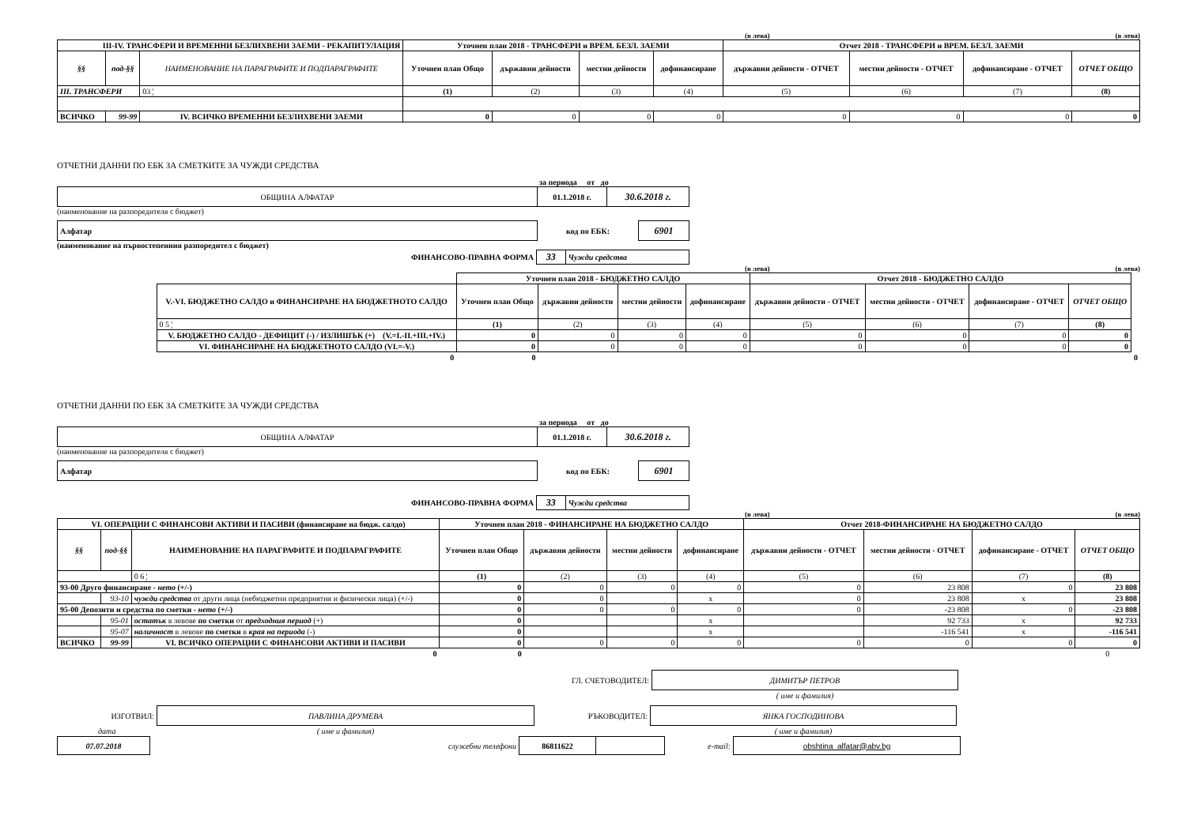(в лева) (в лева)
| III-IV. ТРАНСФЕРИ И ВРЕМЕННИ БЕЗЛИХВЕНИ ЗАЕМИ - РЕКАПИТУЛАЦИЯ | | | Уточнен план 2018 - ТРАНСФЕРИ и ВРЕМ. БЕЗЛ. ЗАЕМИ | | | | Отчет 2018 - ТРАНСФЕРИ и ВРЕМ. БЕЗЛ. ЗАЕМИ | | | |
| --- | --- | --- | --- | --- | --- | --- | --- | --- | --- | --- |
| §§ | под-§§ | НАИМЕНОВАНИЕ НА ПАРАГРАФИТЕ И ПОДПАРАГРАФИТЕ | Уточнен план Общо | държавни дейности | местни дейности | дофинансиране | държавни дейности - ОТЧЕТ | местни дейности - ОТЧЕТ | дофинансиране - ОТЧЕТ | ОТЧЕТ ОБЩО |
| III. ТРАНСФЕРИ | | 03 ¦ | (1) | (2) | (3) | (4) | (5) | (6) | (7) | (8) |
| ВСИЧКО | 99-99 | IV. ВСИЧКО ВРЕМЕННИ БЕЗЛИХВЕНИ ЗАЕМИ | 0 | 0 | 0 | 0 | 0 | 0 | 0 | 0 |
ОТЧЕТНИ ДАННИ ПО ЕБК ЗА СМЕТКИТЕ ЗА ЧУЖДИ СРЕДСТВА
за периода от до
| ОБЩИНА АЛФАТАР | 01.1.2018 г. | 30.6.2018 г. |
(наименование на разпоредителя с бюджет)
| Алфатар | код по ЕБК: | 6901 |
(наименование на първостепенния разпоредител с бюджет)
| ФИНАНСОВО-ПРАВНА ФОРМА | 33 | Чужди средства |
(в лева) (в лева)
| | | Уточнен план 2018 - БЮДЖЕТНО САЛДО | | | | Отчет 2018 - БЮДЖЕТНО САЛДО | | | | |
| | V.-VI. БЮДЖЕТНО САЛДО и ФИНАНСИРАНЕ НА БЮДЖЕТНОТО САЛДО | Уточнен план Общо | държавни дейности | местни дейности | дофинансиране | държавни дейности - ОТЧЕТ | местни дейности - ОТЧЕТ | дофинансиране - ОТЧЕТ | ОТЧЕТ ОБЩО | |
| | 0 5 ¦ | (1) | (2) | (3) | (4) | (5) | (6) | (7) | (8) | |
| | V. БЮДЖЕТНО САЛДО - ДЕФИЦИТ (-) / ИЗЛИШЪК (+) (V.=I.-II.+III.+IV.) | 0 | 0 | 0 | 0 | 0 | 0 | 0 | 0 | |
| | VI. ФИНАНСИРАНЕ НА БЮДЖЕТНОТО САЛДО (VI.=-V.) | 0 | 0 | 0 | 0 | 0 | 0 | 0 | 0 | |
| | 0 | 0 | | | | | | | | 0 |
ОТЧЕТНИ ДАННИ ПО ЕБК ЗА СМЕТКИТЕ ЗА ЧУЖДИ СРЕДСТВА
за периода от до
| ОБЩИНА АЛФАТАР | 01.1.2018 г. | 30.6.2018 г. |
(наименование на разпоредителя с бюджет)
| Алфатар | код по ЕБК: | 6901 |
| ФИНАНСОВО-ПРАВНА ФОРМА | 33 | Чужди средства |
(в лева) (в лева)
| VI. ОПЕРАЦИИ С ФИНАНСОВИ АКТИВИ И ПАСИВИ (финансиране на бюдж. салдо) | | | Уточнен план 2018 - ФИНАНСИРАНЕ НА БЮДЖЕТНО САЛДО | | | | Отчет 2018-ФИНАНСИРАНЕ НА БЮДЖЕТНО САЛДО | | | |
| --- | --- | --- | --- | --- | --- | --- | --- | --- | --- | --- |
| §§ | под-§§ | НАИМЕНОВАНИЕ НА ПАРАГРАФИТЕ И ПОДПАРАГРАФИТЕ | Уточнен план Общо | държавни дейности | местни дейности | дофинансиране | държавни дейности - ОТЧЕТ | местни дейности - ОТЧЕТ | дофинансиране - ОТЧЕТ | ОТЧЕТ ОБЩО |
| | | 0 6 ¦ | (1) | (2) | (3) | (4) | (5) | (6) | (7) | (8) |
| 93-00 Друго финансиране - нето (+/-) | | | 0 | 0 | 0 | 0 | 0 | 23 808 | 0 | 23 808 |
| | 93-10 | чужди средства от други лица (небюджетни предприятия и физически лица) (+/-) | 0 | 0 | | x | 0 | 23 808 | x | 23 808 |
| 95-00 Депозити и средства по сметки - нето (+/-) | | | 0 | 0 | 0 | 0 | 0 | -23 808 | 0 | -23 808 |
| | 95-01 | остатък в левове по сметки от предходния период (+) | 0 | | | x | | 92 733 | x | 92 733 |
| | 95-07 | наличност в левове по сметки в края на периода (-) | 0 | | | x | | -116 541 | x | -116 541 |
| ВСИЧКО | 99-99 | VI. ВСИЧКО ОПЕРАЦИИ С ФИНАНСОВИ АКТИВИ И ПАСИВИ | 0 | 0 | 0 | 0 | 0 | 0 | 0 | 0 |
| 0 | | | 0 | | | | | | | 0 |
| | ГЛ. СЧЕТОВОДИТЕЛ: | ДИМИТЪР ПЕТРОВ | |
| | | ( име и фамилия) | |
| ИЗГОТВИЛ: | ПАВЛИНА ДРУМЕВА | РЪКОВОДИТЕЛ: | ЯНКА ГОСПОДИНОВА | |
| дата | ( име и фамилия) | | ( име и фамилия) | |
| 07.07.2018 | служебни телефони | 86811622 | | e-mail: | obshtina_alfatar@abv.bg | |